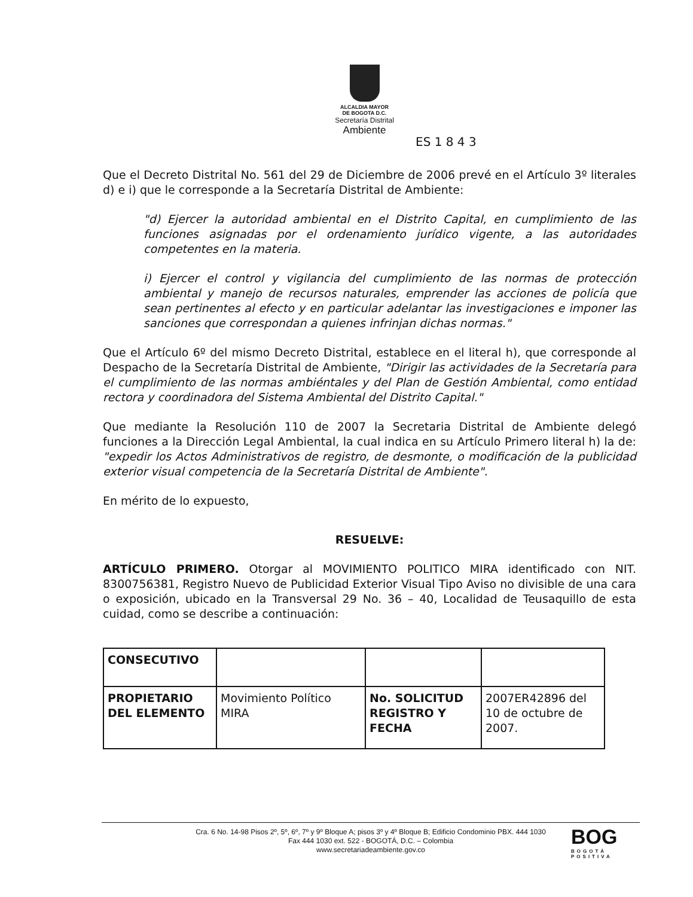ALCALDIA MAYOR
DE BOGOTA D.C.
Secretaría Distrital
Ambiente
ES 1 8 4 3
Que el Decreto Distrital No. 561 del 29 de Diciembre de 2006 prevé en el Artículo 3º literales d) e i) que le corresponde a la Secretaría Distrital de Ambiente:
"d) Ejercer la autoridad ambiental en el Distrito Capital, en cumplimiento de las funciones asignadas por el ordenamiento jurídico vigente, a las autoridades competentes en la materia.
i) Ejercer el control y vigilancia del cumplimiento de las normas de protección ambiental y manejo de recursos naturales, emprender las acciones de policía que sean pertinentes al efecto y en particular adelantar las investigaciones e imponer las sanciones que correspondan a quienes infrinjan dichas normas."
Que el Artículo 6º del mismo Decreto Distrital, establece en el literal h), que corresponde al Despacho de la Secretaría Distrital de Ambiente, "Dirigir las actividades de la Secretaría para el cumplimiento de las normas ambiéntales y del Plan de Gestión Ambiental, como entidad rectora y coordinadora del Sistema Ambiental del Distrito Capital."
Que mediante la Resolución 110 de 2007 la Secretaria Distrital de Ambiente delegó funciones a la Dirección Legal Ambiental, la cual indica en su Artículo Primero literal h) la de: "expedir los Actos Administrativos de registro, de desmonte, o modificación de la publicidad exterior visual competencia de la Secretaría Distrital de Ambiente".
En mérito de lo expuesto,
RESUELVE:
ARTÍCULO PRIMERO. Otorgar al MOVIMIENTO POLITICO MIRA identificado con NIT. 8300756381, Registro Nuevo de Publicidad Exterior Visual Tipo Aviso no divisible de una cara o exposición, ubicado en la Transversal 29 No. 36 – 40, Localidad de Teusaquillo de esta cuidad, como se describe a continuación:
| CONSECUTIVO | | | |
| PROPIETARIO DEL ELEMENTO | Movimiento Político MIRA | No. SOLICITUD REGISTRO Y FECHA | 2007ER42896 del 10 de octubre de 2007. |
Cra. 6 No. 14-98 Pisos 2º, 5º, 6º, 7º y 9º Bloque A; pisos 3º y 4º Bloque B; Edificio Condominio PBX. 444 1030
Fax 444 1030 ext. 522 - BOGOTÁ, D.C. – Colombia
www.secretariadeambiente.gov.co
BOG
BOGOTÁ
POSITIVA